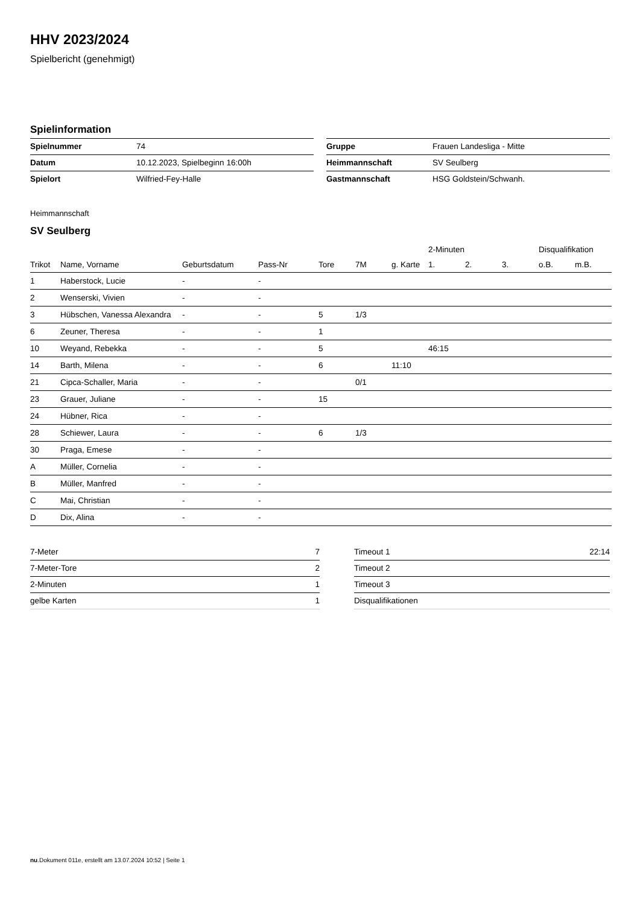HHV 2023/2024
Spielbericht (genehmigt)
Spielinformation
| Spielnummer | 74 |
| Datum | 10.12.2023, Spielbeginn 16:00h |
| Spielort | Wilfried-Fey-Halle |
| Gruppe | Frauen Landesliga - Mitte |
| Heimmannschaft | SV Seulberg |
| Gastmannschaft | HSG Goldstein/Schwanh. |
Heimmannschaft
SV Seulberg
| | | | | | | | 2-Minuten | | | Disqualifikation | |
| --- | --- | --- | --- | --- | --- | --- | --- | --- | --- | --- | --- |
| Trikot | Name, Vorname | Geburtsdatum | Pass-Nr | Tore | 7M | g. Karte | 1. | 2. | 3. | o.B. | m.B. |
| 1 | Haberstock, Lucie | - | - | | | | | | | | |
| 2 | Wenserski, Vivien | - | - | | | | | | | | |
| 3 | Hübschen, Vanessa Alexandra | - | - | 5 | 1/3 | | | | | | |
| 6 | Zeuner, Theresa | - | - | 1 | | | | | | | |
| 10 | Weyand, Rebekka | - | - | 5 | | | 46:15 | | | | |
| 14 | Barth, Milena | - | - | 6 | | 11:10 | | | | | |
| 21 | Cipca-Schaller, Maria | - | - | | 0/1 | | | | | | |
| 23 | Grauer, Juliane | - | - | 15 | | | | | | | |
| 24 | Hübner, Rica | - | - | | | | | | | | |
| 28 | Schiewer, Laura | - | - | 6 | 1/3 | | | | | | |
| 30 | Praga, Emese | - | - | | | | | | | | |
| A | Müller, Cornelia | - | - | | | | | | | | |
| B | Müller, Manfred | - | - | | | | | | | | |
| C | Mai, Christian | - | - | | | | | | | | |
| D | Dix, Alina | - | - | | | | | | | | |
| 7-Meter | 7 |
| 7-Meter-Tore | 2 |
| 2-Minuten | 1 |
| gelbe Karten | 1 |
| Timeout 1 | 22:14 |
| Timeout 2 | |
| Timeout 3 | |
| Disqualifikationen | |
nu.Dokument 011e, erstellt am 13.07.2024 10:52 | Seite 1